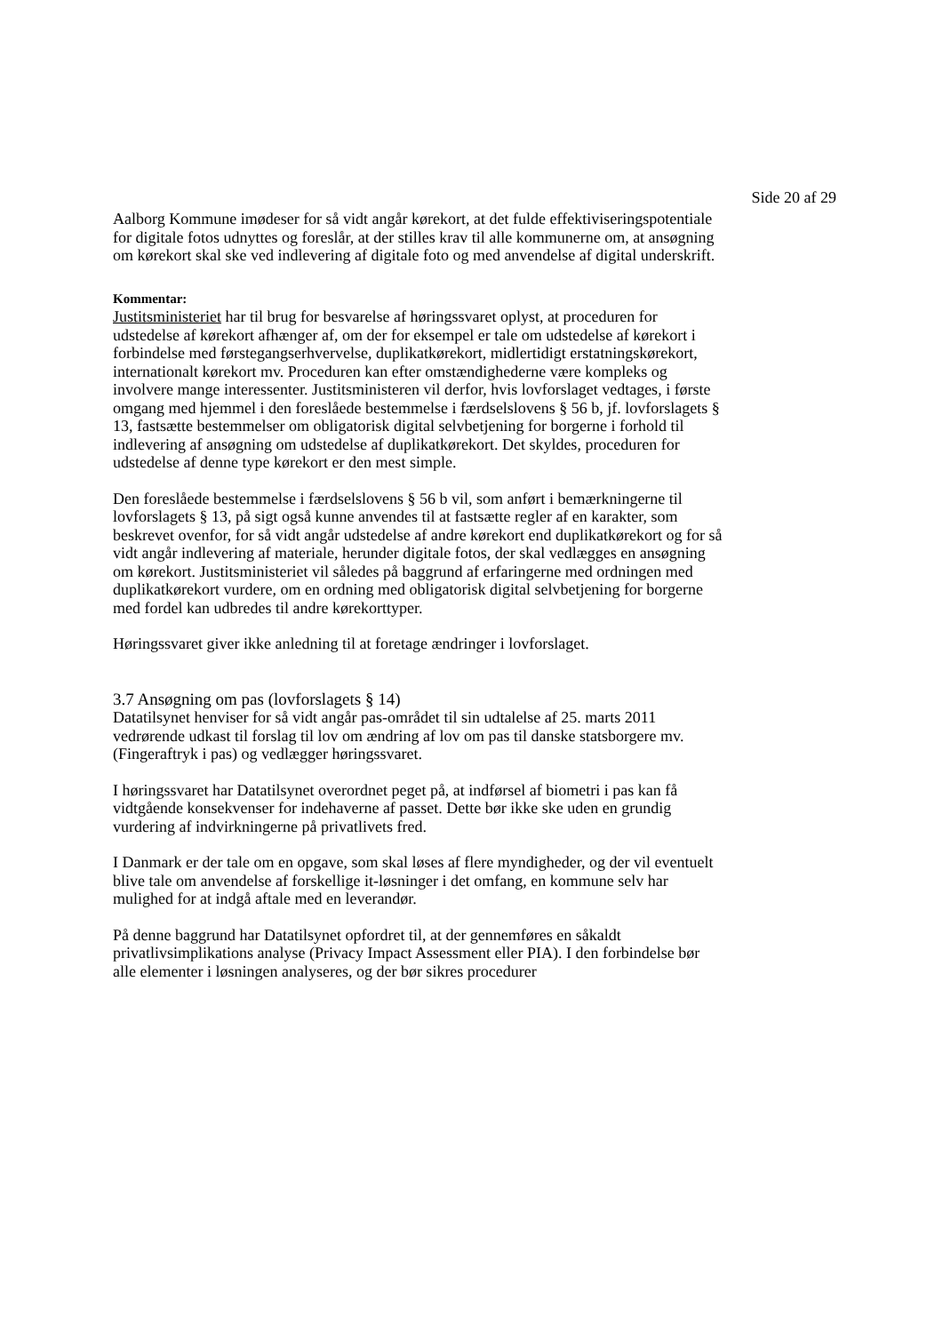Side 20 af 29
Aalborg Kommune imødeser for så vidt angår kørekort, at det fulde effektiviseringspotentiale for digitale fotos udnyttes og foreslår, at der stilles krav til alle kommunerne om, at ansøgning om kørekort skal ske ved indlevering af digitale foto og med anvendelse af digital underskrift.
Kommentar:
Justitsministeriet har til brug for besvarelse af høringssvaret oplyst, at proceduren for udstedelse af kørekort afhænger af, om der for eksempel er tale om udstedelse af kørekort i forbindelse med førstegangserhvervelse, duplikatkørekort, midlertidigt erstatningskørekort, internationalt kørekort mv. Proceduren kan efter omstændighederne være kompleks og involvere mange interessenter. Justitsministeren vil derfor, hvis lovforslaget vedtages, i første omgang med hjemmel i den foreslåede bestemmelse i færdselslovens § 56 b, jf. lovforslagets § 13, fastsætte bestemmelser om obligatorisk digital selvbetjening for borgerne i forhold til indlevering af ansøgning om udstedelse af duplikatkørekort. Det skyldes, proceduren for udstedelse af denne type kørekort er den mest simple.
Den foreslåede bestemmelse i færdselslovens § 56 b vil, som anført i bemærkningerne til lovforslagets § 13, på sigt også kunne anvendes til at fastsætte regler af en karakter, som beskrevet ovenfor, for så vidt angår udstedelse af andre kørekort end duplikatkørekort og for så vidt angår indlevering af materiale, herunder digitale fotos, der skal vedlægges en ansøgning om kørekort. Justitsministeriet vil således på baggrund af erfaringerne med ordningen med duplikatkørekort vurdere, om en ordning med obligatorisk digital selvbetjening for borgerne med fordel kan udbredes til andre kørekorttyper.
Høringssvaret giver ikke anledning til at foretage ændringer i lovforslaget.
3.7 Ansøgning om pas (lovforslagets § 14)
Datatilsynet henviser for så vidt angår pas-området til sin udtalelse af 25. marts 2011 vedrørende udkast til forslag til lov om ændring af lov om pas til danske statsborgere mv. (Fingeraftryk i pas) og vedlægger høringssvaret.
I høringssvaret har Datatilsynet overordnet peget på, at indførsel af biometri i pas kan få vidtgående konsekvenser for indehaverne af passet. Dette bør ikke ske uden en grundig vurdering af indvirkningerne på privatlivets fred.
I Danmark er der tale om en opgave, som skal løses af flere myndigheder, og der vil eventuelt blive tale om anvendelse af forskellige it-løsninger i det omfang, en kommune selv har mulighed for at indgå aftale med en leverandør.
På denne baggrund har Datatilsynet opfordret til, at der gennemføres en såkaldt privatlivsimplikations analyse (Privacy Impact Assessment eller PIA). I den forbindelse bør alle elementer i løsningen analyseres, og der bør sikres procedurer